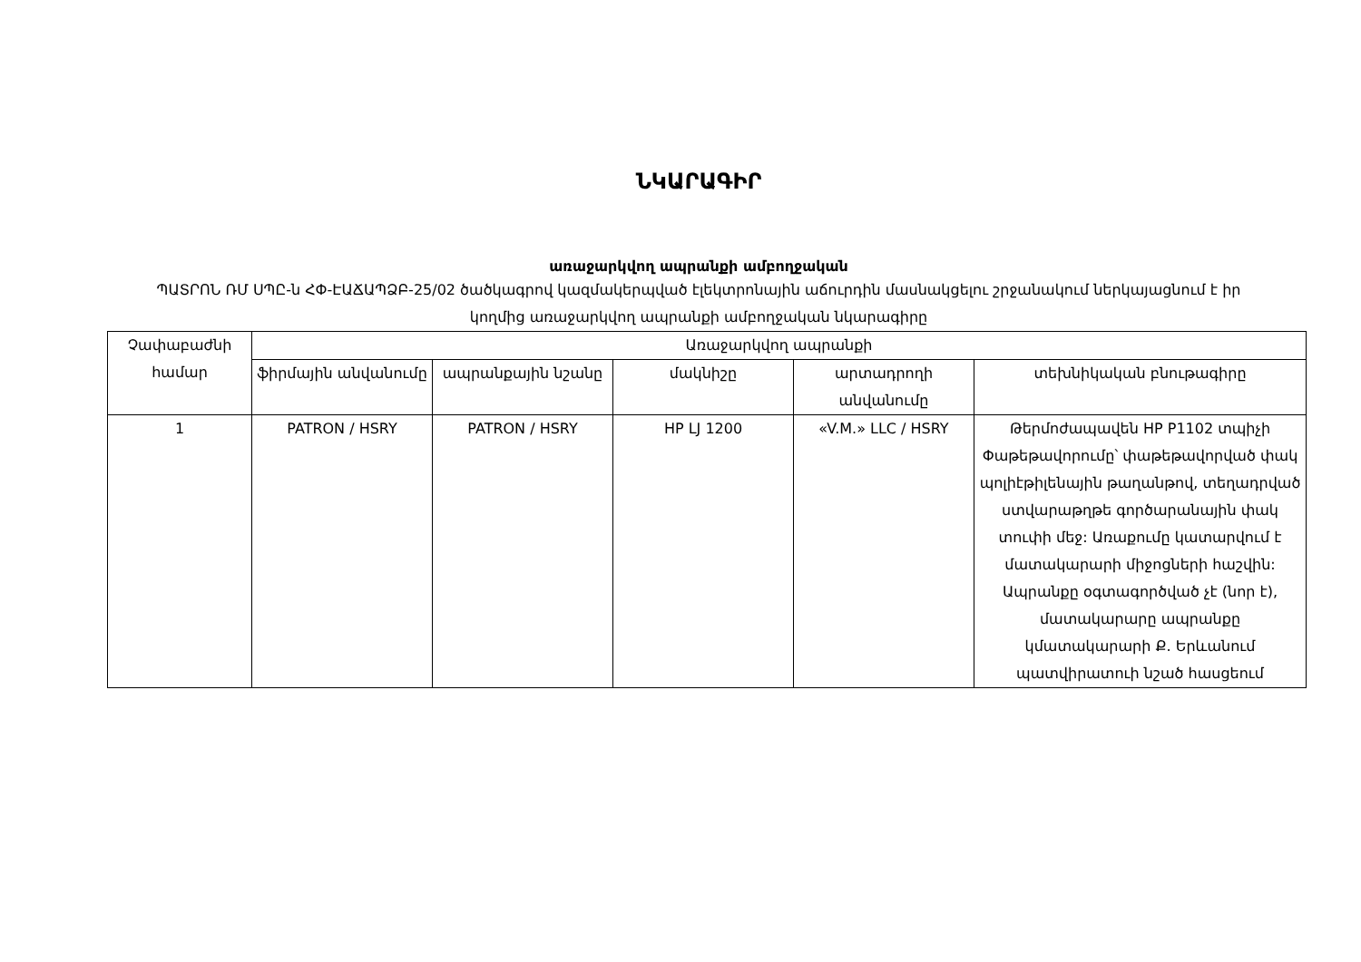ՆԿԱՐԱԳԻՐ
առաջարկվող ապրանքի ամբողջական
ՊԱՏՐՈՆ ՌՄ ՍՊԸ-ն ՀՓ-ԷԱՃԱՊՁԲ-25/02 ծածկագրով կազմակերպված էլեկտրոնային աճուրդին մասնակցելու շրջանակում ներկայացնում է իր կողմից առաջարկվող ապրանքի ամբողջական նկարագիրը
| Չափաբաժնի համար | Առաջարկվող ապրանքի | | | | |
| --- | --- | --- | --- | --- | --- |
| | ֆիրմային անվանումը | ապրանքային նշանը | մակնիշը | արտադրողի անվանումը | տեխնիկական բնութագիրը |
| 1 | PATRON / HSRY | PATRON / HSRY | HP LJ 1200 | «V.M.» LLC / HSRY | Թերմոժապավեն HP P1102 տպիչի Փաթեթավորումը՝ փաթեթավորված փակ պոլիէթիլենային թաղանթով, տեղադրված ստվարաթղթե գործարանային փակ տուփի մեջ: Առաքումը կատարվում է մատակարարի միջոցների հաշվին: Ապրանքը օգտագործված չէ (նոր է), մատակարարը ապրանքը կմատակարարի Ք. Երևանում պատվիրատուի նշած հասցեում |